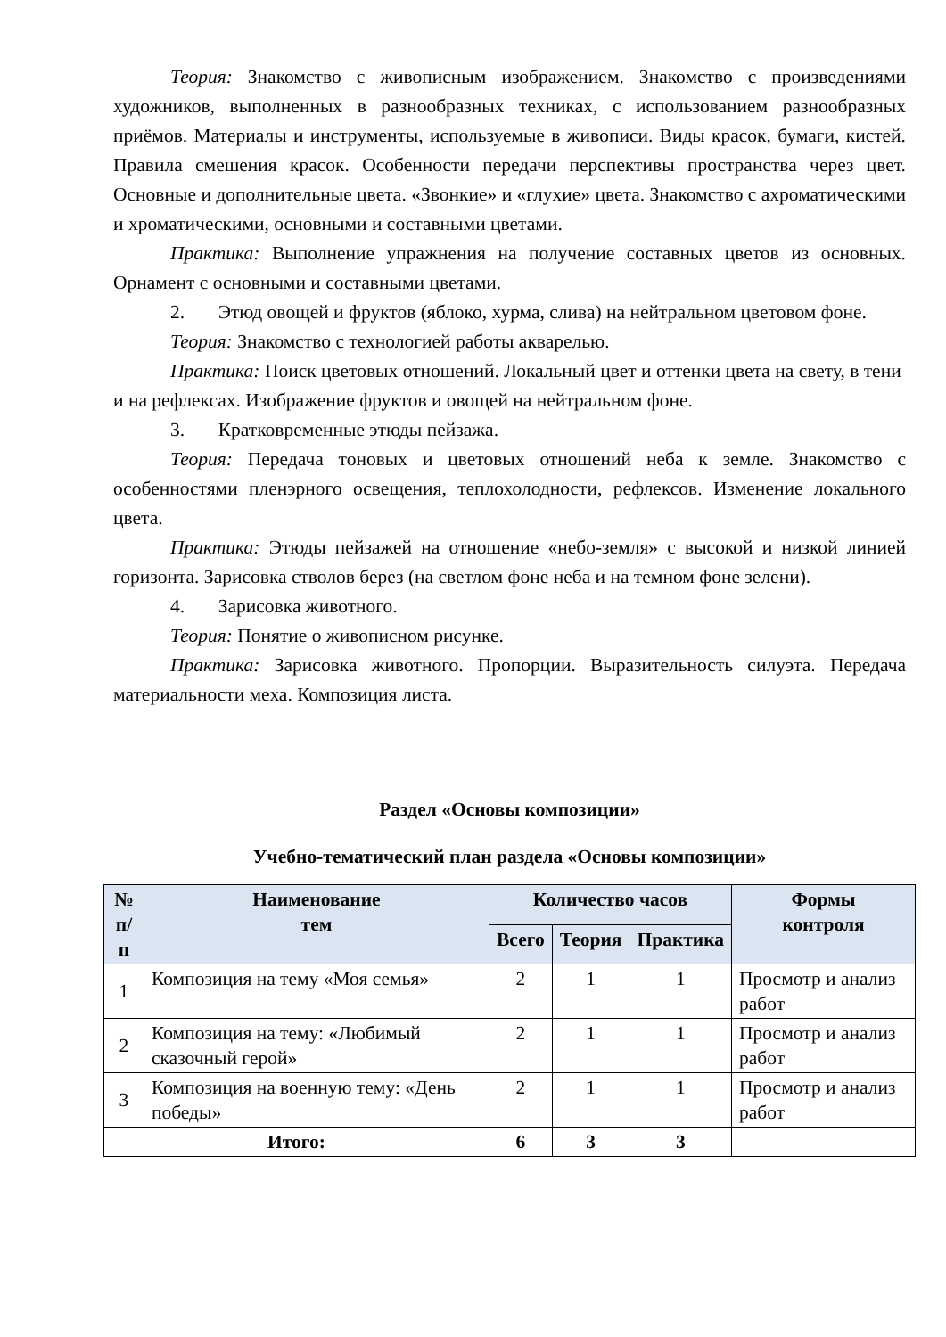Теория: Знакомство с живописным изображением. Знакомство с произведениями художников, выполненных в разнообразных техниках, с использованием разнообразных приёмов. Материалы и инструменты, используемые в живописи. Виды красок, бумаги, кистей. Правила смешения красок. Особенности передачи перспективы пространства через цвет. Основные и дополнительные цвета. «Звонкие» и «глухие» цвета. Знакомство с ахроматическими и хроматическими, основными и составными цветами.
Практика: Выполнение упражнения на получение составных цветов из основных. Орнамент с основными и составными цветами.
2. Этюд овощей и фруктов (яблоко, хурма, слива) на нейтральном цветовом фоне.
Теория: Знакомство с технологией работы акварелью.
Практика: Поиск цветовых отношений. Локальный цвет и оттенки цвета на свету, в тени и на рефлексах. Изображение фруктов и овощей на нейтральном фоне.
3. Кратковременные этюды пейзажа.
Теория: Передача тоновых и цветовых отношений неба к земле. Знакомство с особенностями пленэрного освещения, теплохолодности, рефлексов. Изменение локального цвета.
Практика: Этюды пейзажей на отношение «небо-земля» с высокой и низкой линией горизонта. Зарисовка стволов берез (на светлом фоне неба и на темном фоне зелени).
4. Зарисовка животного.
Теория: Понятие о живописном рисунке.
Практика: Зарисовка животного. Пропорции. Выразительность силуэта. Передача материальности меха. Композиция листа.
Раздел «Основы композиции»
Учебно-тематический план раздела «Основы композиции»
| № п/п | Наименование тем | Количество часов | | | Формы контроля |
| --- | --- | --- | --- | --- | --- |
| | | Всего | Теория | Практика | |
| 1 | Композиция на тему «Моя семья» | 2 | 1 | 1 | Просмотр и анализ работ |
| 2 | Композиция на тему: «Любимый сказочный герой» | 2 | 1 | 1 | Просмотр и анализ работ |
| 3 | Композиция на военную тему: «День победы» | 2 | 1 | 1 | Просмотр и анализ работ |
| Итого: | | 6 | 3 | 3 | |